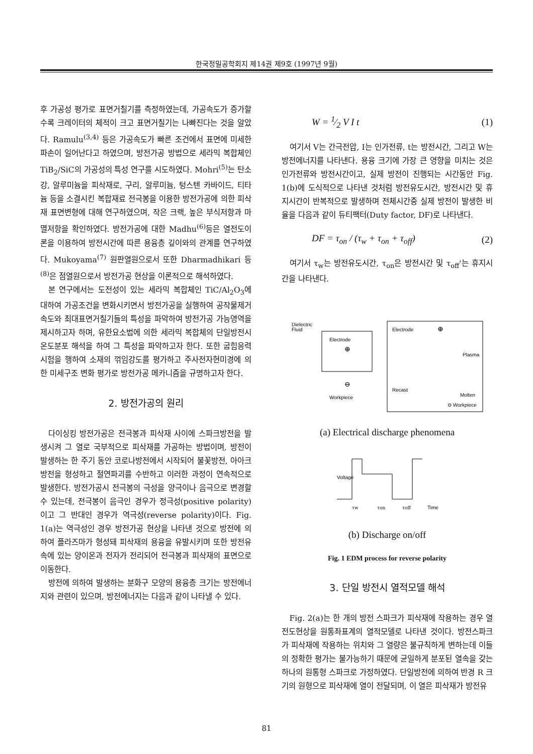한국정밀공학회지 제14권 제9호 (1997년 9월)
후 가공성 평가로 표면거칠기를 측정하였는데, 가공속도가 증가할수록 크레이터의 체적이 크고 표면거칠기는 나빠진다는 것을 알았다. Ramulu<sup>(3,4)</sup> 등은 가공속도가 빠른 조건에서 표면에 미세한 파손이 일어난다고 하였으며, 방전가공 방법으로 세라믹 복합체인 TiB<sub>2</sub>/SiC의 가공성의 특성 연구를 시도하였다. Mohri<sup>(5)</sup>는 탄소강, 알루미늄을 피삭재로, 구리, 알루미늄, 텅스텐 카바이드, 티타늄 등을 소결시킨 복합재료 전극봉을 이용한 방전가공에 의한 피삭재 표면변형에 대해 연구하였으며, 작은 크랙, 높은 부식저항과 마멸저항을 확인하였다. 방전가공에 대한 Madhu<sup>(6)</sup>등은 열전도이론을 이용하여 방전시간에 따른 용융층 깊이와의 관계를 연구하였다. Mukoyama<sup>(7)</sup> 원판열원으로서 또한 Dharmadhikari 등<sup>(8)</sup>은 점열원으로서 방전가공 현상을 이론적으로 해석하였다.
본 연구에서는 도전성이 있는 세라믹 복합체인 TiC/Al<sub>2</sub>O<sub>3</sub>에 대하여 가공조건을 변화시키면서 방전가공을 실행하여 공작물제거속도와 최대표면거칠기들의 특성을 파악하여 방전가공 가능영역을 제시하고자 하며, 유한요소법에 의한 세라믹 복합체의 단일방전시 온도분포 해석을 하여 그 특성을 파악하고자 한다. 또한 굽힘응력시험을 행하여 소재의 꺾임강도를 평가하고 주사전자현미경에 의한 미세구조 변화 평가로 방전가공 메카니즘을 규명하고자 한다.
2. 방전가공의 원리
다이싱킹 방전가공은 전극봉과 피삭재 사이에 스파크방전을 발생시켜 그 열로 국부적으로 피삭재를 가공하는 방법이며, 방전이 발생하는 한 주기 동안 코로나방전에서 시작되어 불꽃방전, 아아크방전을 형성하고 절연파괴를 수반하고 이러한 과정이 연속적으로 발생한다. 방전가공시 전극봉의 극성을 양극이나 음극으로 변경할 수 있는데, 전극봉이 음극인 경우가 정극성(positive polarity)이고 그 반대인 경우가 역극성(reverse polarity)이다. Fig. 1(a)는 역극성인 경우 방전가공 현상을 나타낸 것으로 방전에 의하여 플라즈마가 형성돼 피삭재의 용융을 유발시키며 또한 방전유속에 있는 양이온과 전자가 전리되어 전극봉과 피삭재의 표면으로 이동한다.
방전에 의하여 발생하는 분화구 모양의 용융층 크기는 방전에너지와 관련이 있으며, 방전에너지는 다음과 같이 나타낼 수 있다.
W = 1⁄2 V I t (1)
여기서 V는 간극전압, I는 인가전류, t는 방전시간, 그리고 W는 방전에너지를 나타낸다. 용융 크기에 가장 큰 영향을 미치는 것은 인가전류와 방전시간이고, 실제 방전이 진행되는 시간동안 Fig. 1(b)에 도식적으로 나타낸 것처럼 방전유도시간, 방전시간 및 휴지시간이 반복적으로 발생하며 전체시간중 실제 방전이 발생한 비율을 다음과 같이 듀티팩터(Duty factor, DF)로 나타낸다.
DF = τ<sub>on</sub> / (τ<sub>w</sub> + τ<sub>on</sub> + τ<sub>off</sub>) (2)
여기서 τ<sub>w</sub>는 방전유도시간, τ<sub>on</sub>은 방전시간 및 τ<sub>off</sub>'는 휴지시간을 나타낸다.
Dielectric
Fluid
Electrode
⊕
⊖
Workpiece
Electrode
⊕
Plasma
Recast
Molten
⊖ Workpiece
(a) Electrical discharge phenomena
Voltage
τw
τon
τoff
Time
(b) Discharge on/off
Fig. 1 EDM process for reverse polarity
3. 단일 방전시 열적모델 해석
Fig. 2(a)는 한 개의 방전 스파크가 피삭재에 작용하는 경우 열전도현상을 원통좌표계의 열적모델로 나타낸 것이다. 방전스파크가 피삭재에 작용하는 위치와 그 열량은 불규칙하게 변하는데 이들의 정확한 평가는 불가능하기 때문에 균일하게 분포된 열속을 갖는 하나의 원통형 스파크로 가정하였다. 단일방전에 의하여 반경 R 크기의 원형으로 피삭재에 열이 전달되며, 이 열은 피삭재가 방전유
81